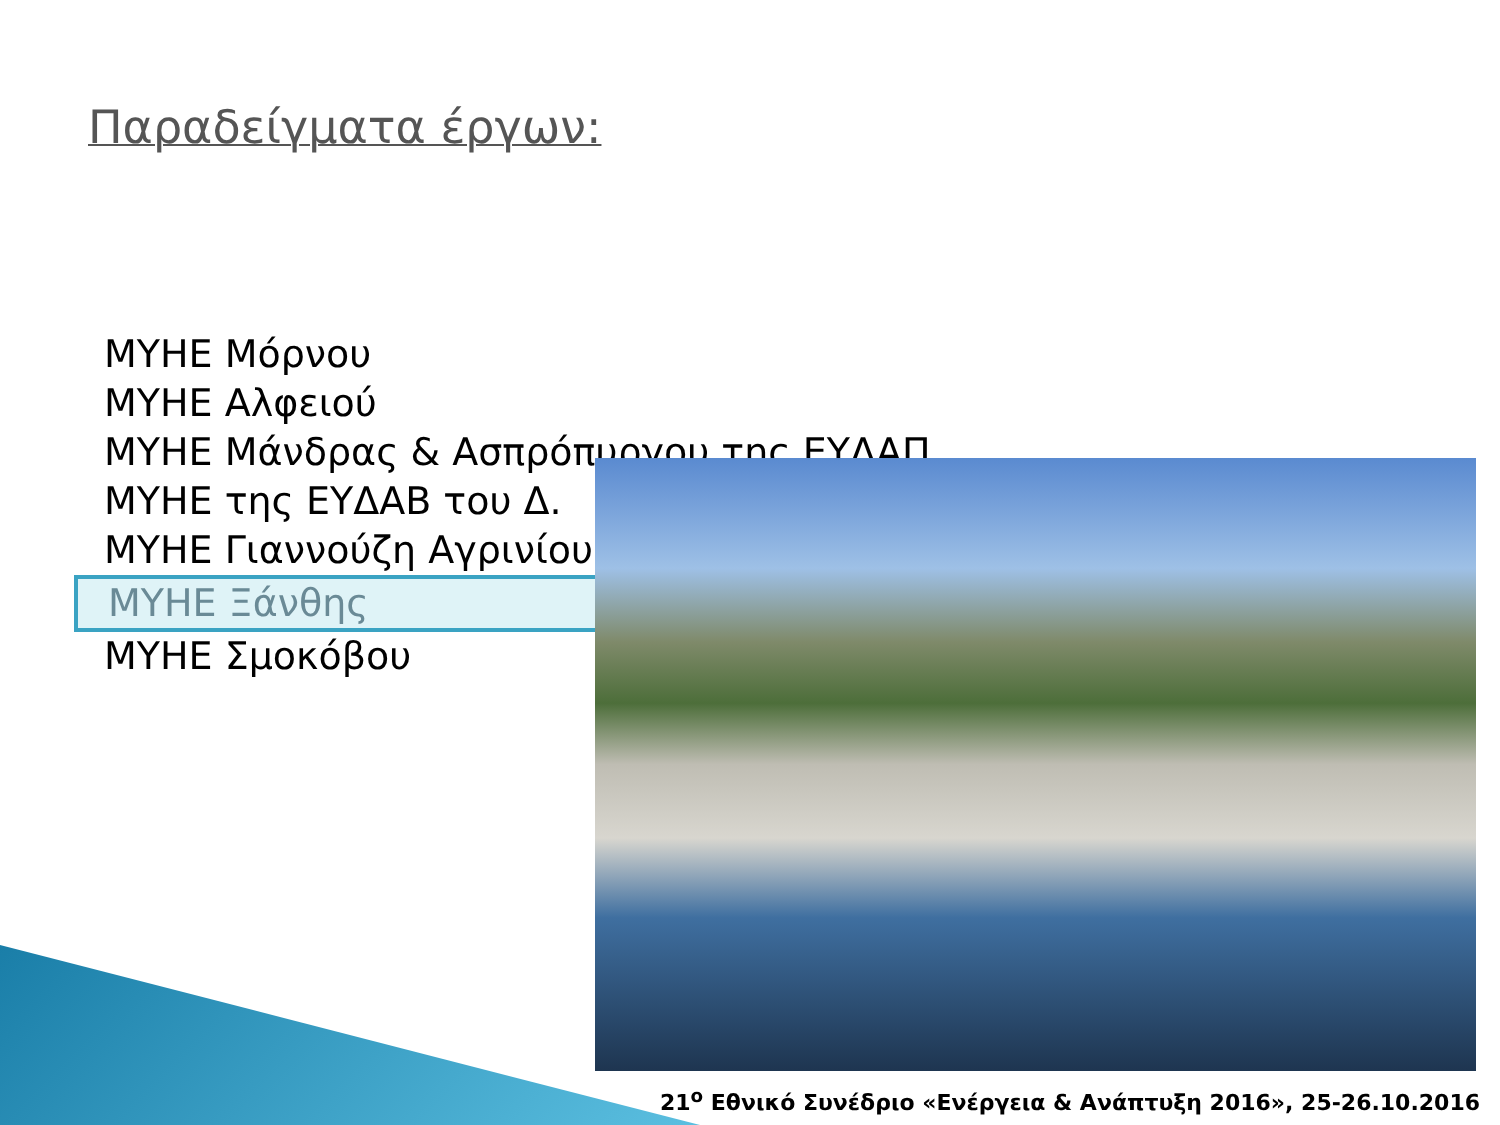Παραδείγματα έργων:
ΜΥΗΕ Μόρνου
ΜΥΗΕ Αλφειού
ΜΥΗΕ Μάνδρας & Ασπρόπυργου της ΕΥΔΑΠ
ΜΥΗΕ της ΕΥΔΑΒ του Δ.
ΜΥΗΕ Γιαννούζη Αγρινίου
ΜΥΗΕ Ξάνθης
ΜΥΗΕ Σμοκόβου
21<sup>ο</sup> Εθνικό Συνέδριο «Ενέργεια & Ανάπτυξη 2016», 25-26.10.2016